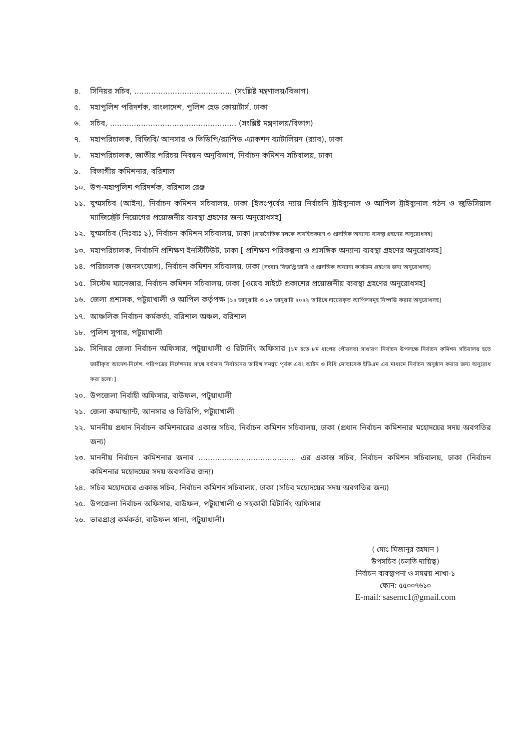৪. সিনিয়র সচিব, ......................................... (সংশ্লিষ্ট মন্ত্রণালয়/বিভাগ)
৫. মহাপুলিশ পরিদর্শক, বাংলাদেশ, পুলিশ হেড কোয়ার্টার্স, ঢাকা
৬. সচিব, ..................................................... (সংশ্লিষ্ট মন্ত্রণালয়/বিভাগ)
৭. মহাপরিচালক, বিজিবি/ আনসার ও ভিডিপি/র‌্যাপিড এ্যাকশন ব্যাটালিয়ন (র‌্যাব), ঢাকা
৮. মহাপরিচালক, জাতীয় পরিচয় নিবন্ধন অনুবিভাগ, নির্বাচন কমিশন সচিবালয়, ঢাকা
৯. বিভাগীয় কমিশনার, বরিশাল
১০. উপ-মহাপুলিশ পরিদর্শক, বরিশাল রেঞ্জ
১১. যুগ্মসচিব (আইন), নির্বাচন কমিশন সচিবালয়, ঢাকা [ইতঃপূর্বের ন্যায় নির্বাচনি ট্রাইব্যুনাল ও আপিল ট্রাইব্যুনাল গঠন ও জুডিসিয়াল ম্যাজিস্ট্রেট নিয়োগের প্রয়োজনীয় ব্যবস্থা গ্রহণের জন্য অনুরোধসহ]
১২. যুগ্মসচিব (নিঃব্যঃ ১), নির্বাচন কমিশন সচিবালয়, ঢাকা [রাজনৈতিক দলকে অবহিতকরণ ও প্রাসঙ্গিক অন্যান্য ব্যবস্থা গ্রহণের অনুরোধসহ]
১৩. মহাপরিচালক, নির্বাচনি প্রশিক্ষণ ইনস্টিটিউট, ঢাকা [ প্রশিক্ষণ পরিকল্পনা ও প্রাসঙ্গিক অন্যান্য ব্যবস্থা গ্রহণের অনুরোধসহ]
১৪. পরিচালক (জনসংযোগ), নির্বাচন কমিশন সচিবালয়, ঢাকা [সংবাদ বিজ্ঞপ্তি জারি ও প্রাসঙ্গিক অন্যান্য কার্যক্রম গ্রহণের জন্য অনুরোধসহ]
১৫. সিস্টেম ম্যানেজার, নির্বাচন কমিশন সচিবালয়, ঢাকা [ওয়েব সাইটে প্রকাশের প্রয়োজনীয় ব্যবস্থা গ্রহণের অনুরোধসহ]
১৬. জেলা প্রশাসক, পটুয়াখালী ও আপিল কর্তৃপক্ষ [১২ জানুয়ারি ও ১৩ জানুয়ারি ২০২২ তারিখে দায়েরকৃত আপিলসমূহ নিষ্পত্তি করার অনুরোধসহ]
১৭. আঞ্চলিক নির্বাচন কর্মকর্তা, বরিশাল অঞ্চল, বরিশাল
১৮. পুলিশ সুপার, পটুয়াখালী
১৯. সিনিয়র জেলা নির্বাচন অফিসার, পটুয়াখালী ও রিটার্নিং অফিসার [১ম হতে ৮ম ধাপের পৌরসভা সাধারণ নির্বাচন উপলক্ষে নির্বাচন কমিশন সচিবালয় হতে জারীকৃত আদেশ-নির্দেশ, পরিপত্রের নির্দেশনার সাথে বর্তমান নির্বাচনের তারিখ সমন্বয় পূর্বক এবং আইন ও বিধি মোতাবেক ইভিএম এর মাধ্যমে নির্বাচন অনুষ্ঠান করার জন্য অনুরোধ করা হলো।]
২০. উপজেলা নির্বাহী অফিসার, বাউফল, পটুয়াখালী
২১. জেলা কমান্ড্যান্ট, আনসার ও ভিডিপি, পটুয়াখালী
২২. মাননীয় প্রধান নির্বাচন কমিশনারের একান্ত সচিব, নির্বাচন কমিশন সচিবালয়, ঢাকা (প্রধান নির্বাচন কমিশনার মহোদয়ের সদয় অবগতির জন্য)
২৩. মাননীয় নির্বাচন কমিশনার জনাব ......................................... এর একান্ত সচিব, নির্বাচন কমিশন সচিবালয়, ঢাকা (নির্বাচন কমিশনার মহোদয়ের সদয় অবগতির জন্য)
২৪. সচিব মহোদয়ের একান্ত সচিব, নির্বাচন কমিশন সচিবালয়, ঢাকা (সচিব মহোদয়ের সদয় অবগতির জন্য)
২৫. উপজেলা নির্বাচন অফিসার, বাউফল, পটুয়াখালী ও সহকারী রিটার্নিং অফিসার
২৬. ভারপ্রাপ্ত কর্মকর্তা, বাউফল থানা, পটুয়াখালী।
( মোঃ মিজানুর রহমান )
উপসচিব (চলতি দায়িত্ব)
নির্বাচন ব্যবস্থাপনা ও সমন্বয় শাখা-১
ফোন: ৫৫০০৭৬১০
E-mail: sasemc1@gmail.com